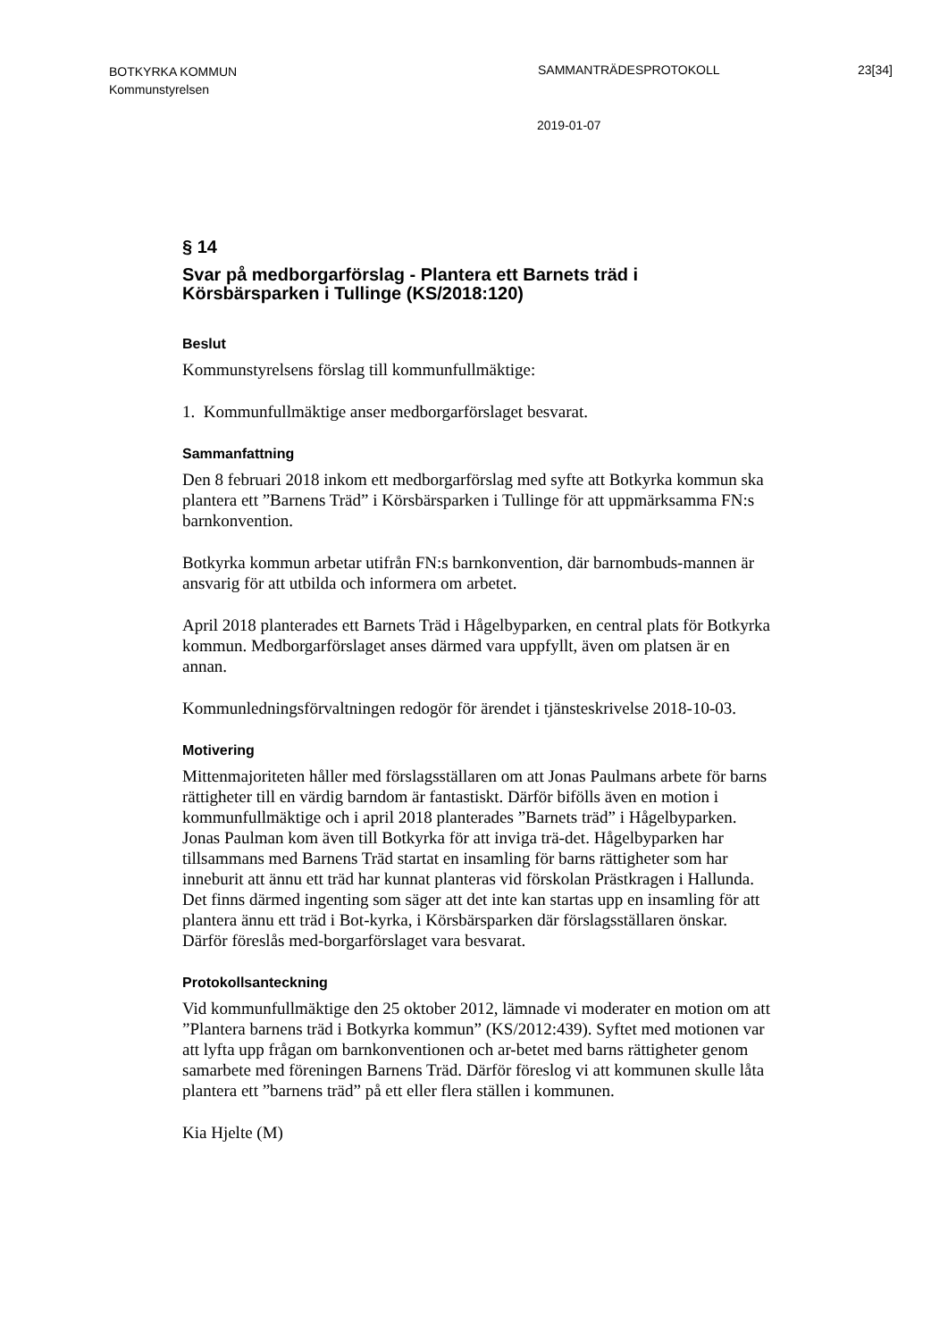BOTKYRKA KOMMUN
Kommunstyrelsen
SAMMANTRÄDESPROTOKOLL 23[34]
2019-01-07
§ 14
Svar på medborgarförslag - Plantera ett Barnets träd i Körsbärsparken i Tullinge (KS/2018:120)
Beslut
Kommunstyrelsens förslag till kommunfullmäktige:
1. Kommunfullmäktige anser medborgarförslaget besvarat.
Sammanfattning
Den 8 februari 2018 inkom ett medborgarförslag med syfte att Botkyrka kommun ska plantera ett ”Barnens Träd” i Körsbärsparken i Tullinge för att uppmärksamma FN:s barnkonvention.
Botkyrka kommun arbetar utifrån FN:s barnkonvention, där barnombuds-mannen är ansvarig för att utbilda och informera om arbetet.
April 2018 planterades ett Barnets Träd i Hågelbyparken, en central plats för Botkyrka kommun. Medborgarförslaget anses därmed vara uppfyllt, även om platsen är en annan.
Kommunledningsförvaltningen redogör för ärendet i tjänsteskrivelse 2018-10-03.
Motivering
Mittenmajoriteten håller med förslagsställaren om att Jonas Paulmans arbete för barns rättigheter till en värdig barndom är fantastiskt. Därför bifölls även en motion i kommunfullmäktige och i april 2018 planterades ”Barnets träd” i Hågelbyparken. Jonas Paulman kom även till Botkyrka för att inviga trä-det. Hågelbyparken har tillsammans med Barnens Träd startat en insamling för barns rättigheter som har inneburit att ännu ett träd har kunnat planteras vid förskolan Prästkragen i Hallunda. Det finns därmed ingenting som säger att det inte kan startas upp en insamling för att plantera ännu ett träd i Bot-kyrka, i Körsbärsparken där förslagsställaren önskar. Därför föreslås med-borgarförslaget vara besvarat.
Protokollsanteckning
Vid kommunfullmäktige den 25 oktober 2012, lämnade vi moderater en motion om att ”Plantera barnens träd i Botkyrka kommun” (KS/2012:439). Syftet med motionen var att lyfta upp frågan om barnkonventionen och ar-betet med barns rättigheter genom samarbete med föreningen Barnens Träd. Därför föreslog vi att kommunen skulle låta plantera ett ”barnens träd” på ett eller flera ställen i kommunen.
Kia Hjelte (M)